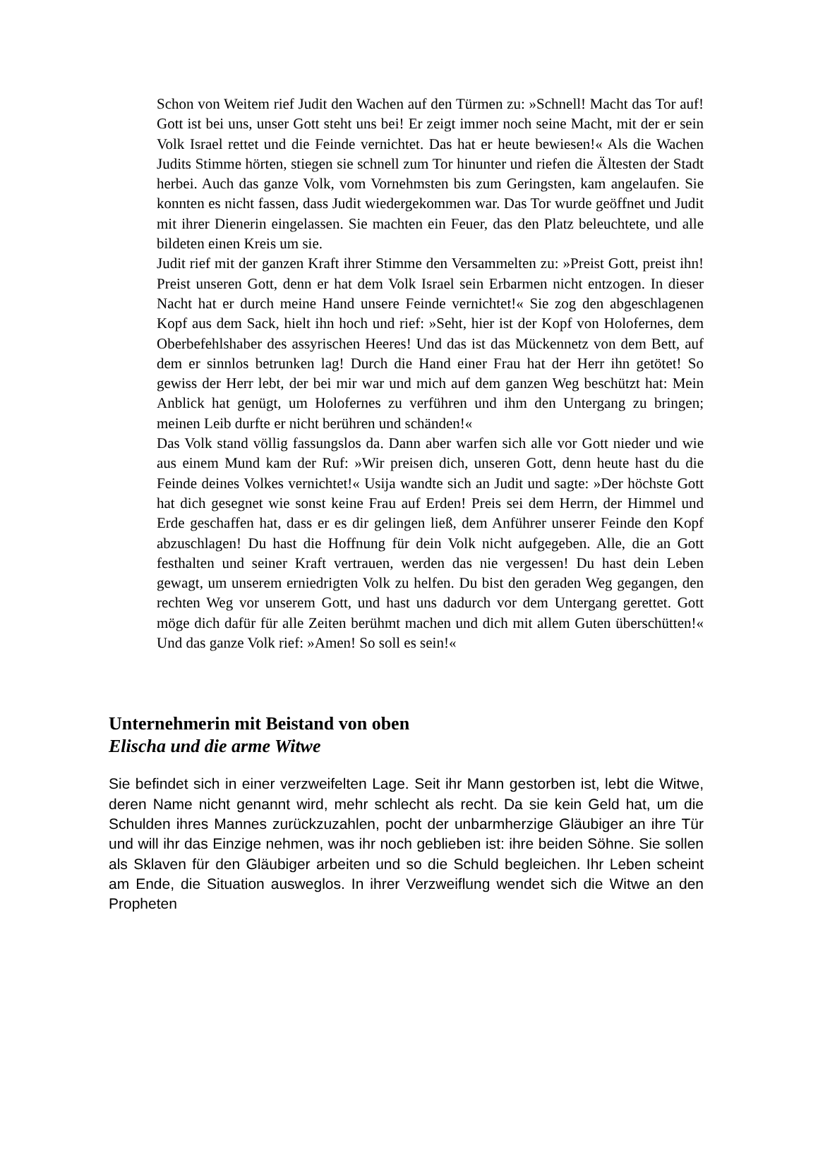Schon von Weitem rief Judit den Wachen auf den Türmen zu: »Schnell! Macht das Tor auf! Gott ist bei uns, unser Gott steht uns bei! Er zeigt immer noch seine Macht, mit der er sein Volk Israel rettet und die Feinde vernichtet. Das hat er heute bewiesen!« Als die Wachen Judits Stimme hörten, stiegen sie schnell zum Tor hinunter und riefen die Ältesten der Stadt herbei. Auch das ganze Volk, vom Vornehmsten bis zum Geringsten, kam angelaufen. Sie konnten es nicht fassen, dass Judit wiedergekommen war. Das Tor wurde geöffnet und Judit mit ihrer Dienerin eingelassen. Sie machten ein Feuer, das den Platz beleuchtete, und alle bildeten einen Kreis um sie.
Judit rief mit der ganzen Kraft ihrer Stimme den Versammelten zu: »Preist Gott, preist ihn! Preist unseren Gott, denn er hat dem Volk Israel sein Erbarmen nicht entzogen. In dieser Nacht hat er durch meine Hand unsere Feinde vernichtet!« Sie zog den abgeschlagenen Kopf aus dem Sack, hielt ihn hoch und rief: »Seht, hier ist der Kopf von Holofernes, dem Oberbefehlshaber des assyrischen Heeres! Und das ist das Mückennetz von dem Bett, auf dem er sinnlos betrunken lag! Durch die Hand einer Frau hat der Herr ihn getötet! So gewiss der Herr lebt, der bei mir war und mich auf dem ganzen Weg beschützt hat: Mein Anblick hat genügt, um Holofernes zu verführen und ihm den Untergang zu bringen; meinen Leib durfte er nicht berühren und schänden!«
Das Volk stand völlig fassungslos da. Dann aber warfen sich alle vor Gott nieder und wie aus einem Mund kam der Ruf: »Wir preisen dich, unseren Gott, denn heute hast du die Feinde deines Volkes vernichtet!« Usija wandte sich an Judit und sagte: »Der höchste Gott hat dich gesegnet wie sonst keine Frau auf Erden! Preis sei dem Herrn, der Himmel und Erde geschaffen hat, dass er es dir gelingen ließ, dem Anführer unserer Feinde den Kopf abzuschlagen! Du hast die Hoffnung für dein Volk nicht aufgegeben. Alle, die an Gott festhalten und seiner Kraft vertrauen, werden das nie vergessen! Du hast dein Leben gewagt, um unserem erniedrigten Volk zu helfen. Du bist den geraden Weg gegangen, den rechten Weg vor unserem Gott, und hast uns dadurch vor dem Untergang gerettet. Gott möge dich dafür für alle Zeiten berühmt machen und dich mit allem Guten überschütten!« Und das ganze Volk rief: »Amen! So soll es sein!«
Unternehmerin mit Beistand von oben
Elischa und die arme Witwe
Sie befindet sich in einer verzweifelten Lage. Seit ihr Mann gestorben ist, lebt die Witwe, deren Name nicht genannt wird, mehr schlecht als recht. Da sie kein Geld hat, um die Schulden ihres Mannes zurückzuzahlen, pocht der unbarmherzige Gläubiger an ihre Tür und will ihr das Einzige nehmen, was ihr noch geblieben ist: ihre beiden Söhne. Sie sollen als Sklaven für den Gläubiger arbeiten und so die Schuld begleichen. Ihr Leben scheint am Ende, die Situation ausweglos. In ihrer Verzweiflung wendet sich die Witwe an den Propheten